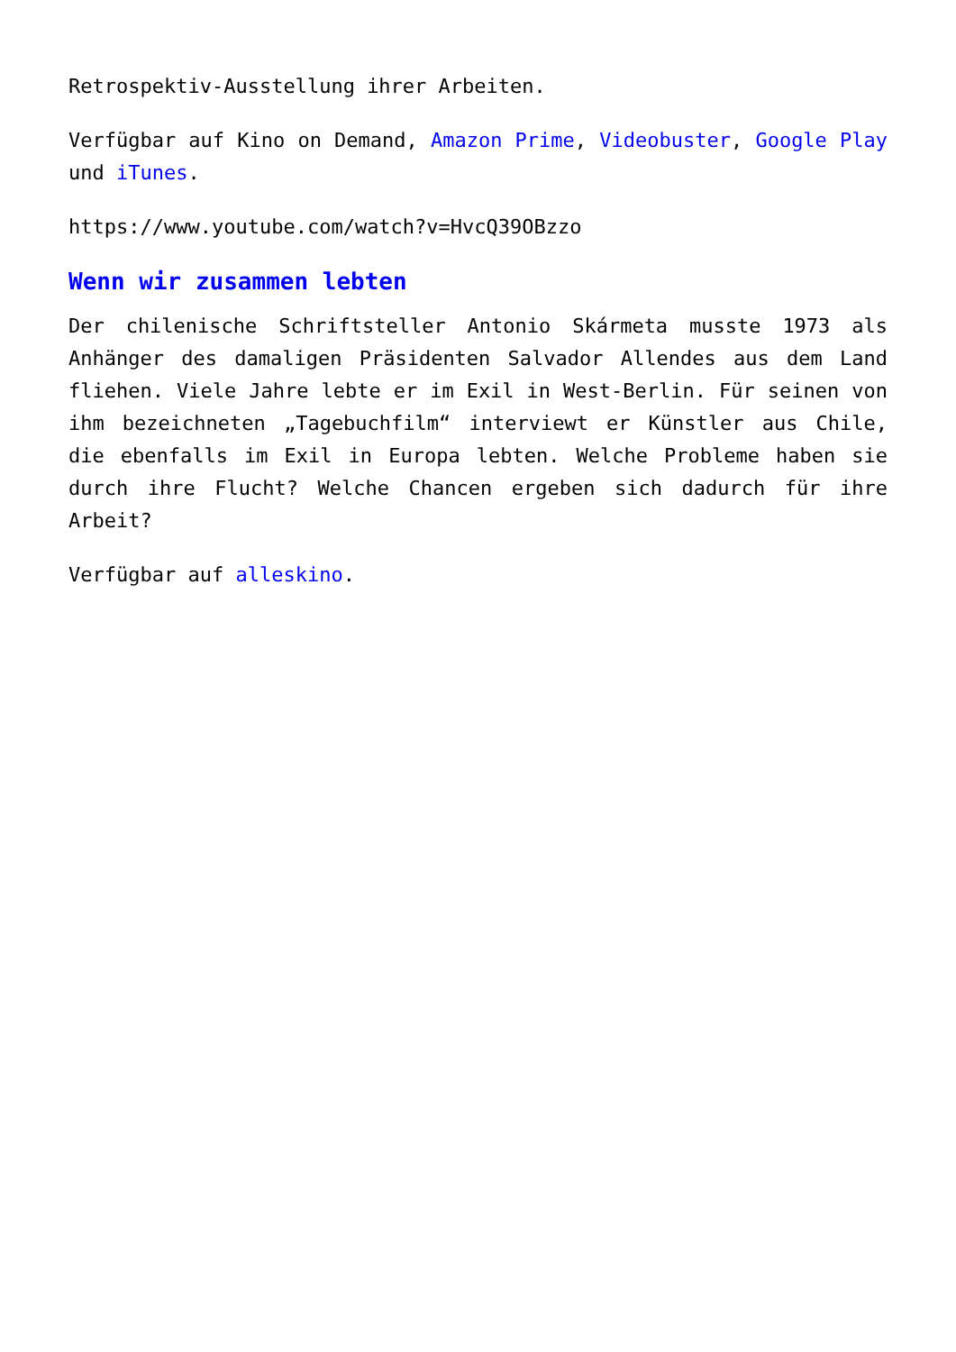Retrospektiv-Ausstellung ihrer Arbeiten.
Verfügbar auf Kino on Demand, Amazon Prime, Videobuster, Google Play und iTunes.
https://www.youtube.com/watch?v=HvcQ39OBzzo
Wenn wir zusammen lebten
Der chilenische Schriftsteller Antonio Skármeta musste 1973 als Anhänger des damaligen Präsidenten Salvador Allendes aus dem Land fliehen. Viele Jahre lebte er im Exil in West-Berlin. Für seinen von ihm bezeichneten „Tagebuchfilm“ interviewt er Künstler aus Chile, die ebenfalls im Exil in Europa lebten. Welche Probleme haben sie durch ihre Flucht? Welche Chancen ergeben sich dadurch für ihre Arbeit?
Verfügbar auf alleskino.